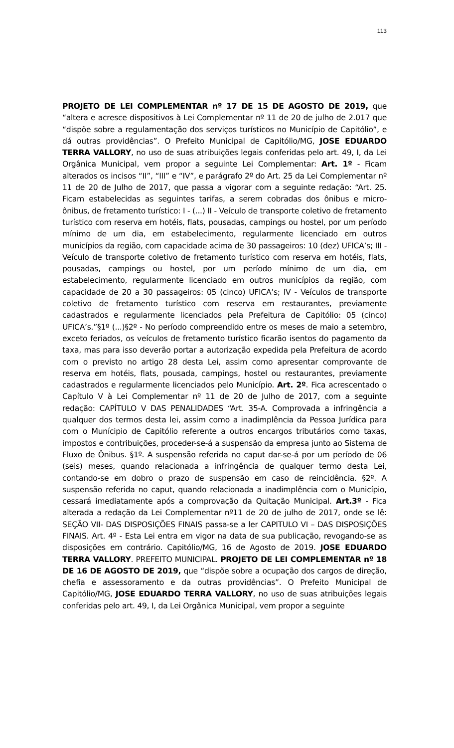113
PROJETO DE LEI COMPLEMENTAR nº 17 DE 15 DE AGOSTO DE 2019, que “altera e acresce dispositivos à Lei Complementar nº 11 de 20 de julho de 2.017 que “dispõe sobre a regulamentação dos serviços turísticos no Município de Capitólio”, e dá outras providências”. O Prefeito Municipal de Capitólio/MG, JOSE EDUARDO TERRA VALLORY, no uso de suas atribuições legais conferidas pelo art. 49, I, da Lei Orgânica Municipal, vem propor a seguinte Lei Complementar: Art. 1º - Ficam alterados os incisos “II”, “III” e “IV”, e parágrafo 2º do Art. 25 da Lei Complementar nº 11 de 20 de Julho de 2017, que passa a vigorar com a seguinte redação: “Art. 25. Ficam estabelecidas as seguintes tarifas, a serem cobradas dos ônibus e micro-ônibus, de fretamento turístico: I - (...) II - Veículo de transporte coletivo de fretamento turístico com reserva em hotéis, flats, pousadas, campings ou hostel, por um período mínimo de um dia, em estabelecimento, regularmente licenciado em outros municípios da região, com capacidade acima de 30 passageiros: 10 (dez) UFICA’s; III - Veículo de transporte coletivo de fretamento turístico com reserva em hotéis, flats, pousadas, campings ou hostel, por um período mínimo de um dia, em estabelecimento, regularmente licenciado em outros municípios da região, com capacidade de 20 a 30 passageiros: 05 (cinco) UFICA’s; IV - Veículos de transporte coletivo de fretamento turístico com reserva em restaurantes, previamente cadastrados e regularmente licenciados pela Prefeitura de Capitólio: 05 (cinco) UFICA’s.”§1º (...)§2º - No período compreendido entre os meses de maio a setembro, exceto feriados, os veículos de fretamento turístico ficarão isentos do pagamento da taxa, mas para isso deverão portar a autorização expedida pela Prefeitura de acordo com o previsto no artigo 28 desta Lei, assim como apresentar comprovante de reserva em hotéis, flats, pousada, campings, hostel ou restaurantes, previamente cadastrados e regularmente licenciados pelo Município. Art. 2º. Fica acrescentado o Capítulo V à Lei Complementar nº 11 de 20 de Julho de 2017, com a seguinte redação: CAPÍTULO V DAS PENALIDADES “Art. 35-A. Comprovada a infringência a qualquer dos termos desta lei, assim como a inadimplência da Pessoa Jurídica para com o Munícipio de Capitólio referente a outros encargos tributários como taxas, impostos e contribuições, proceder-se-á a suspensão da empresa junto ao Sistema de Fluxo de Ônibus. §1º. A suspensão referida no caput dar-se-á por um período de 06 (seis) meses, quando relacionada a infringência de qualquer termo desta Lei, contando-se em dobro o prazo de suspensão em caso de reincidência. §2º. A suspensão referida no caput, quando relacionada a inadimplência com o Município, cessará imediatamente após a comprovação da Quitação Municipal. Art.3º - Fica alterada a redação da Lei Complementar nº11 de 20 de julho de 2017, onde se lê: SEÇÃO VII- DAS DISPOSIÇÕES FINAIS passa-se a ler CAPITULO VI – DAS DISPOSIÇÕES FINAIS. Art. 4º - Esta Lei entra em vigor na data de sua publicação, revogando-se as disposições em contrário. Capitólio/MG, 16 de Agosto de 2019. JOSE EDUARDO TERRA VALLORY. PREFEITO MUNICIPAL. PROJETO DE LEI COMPLEMENTAR nº 18 DE 16 DE AGOSTO DE 2019, que “dispõe sobre a ocupação dos cargos de direção, chefia e assessoramento e da outras providências”. O Prefeito Municipal de Capitólio/MG, JOSE EDUARDO TERRA VALLORY, no uso de suas atribuições legais conferidas pelo art. 49, I, da Lei Orgânica Municipal, vem propor a seguinte